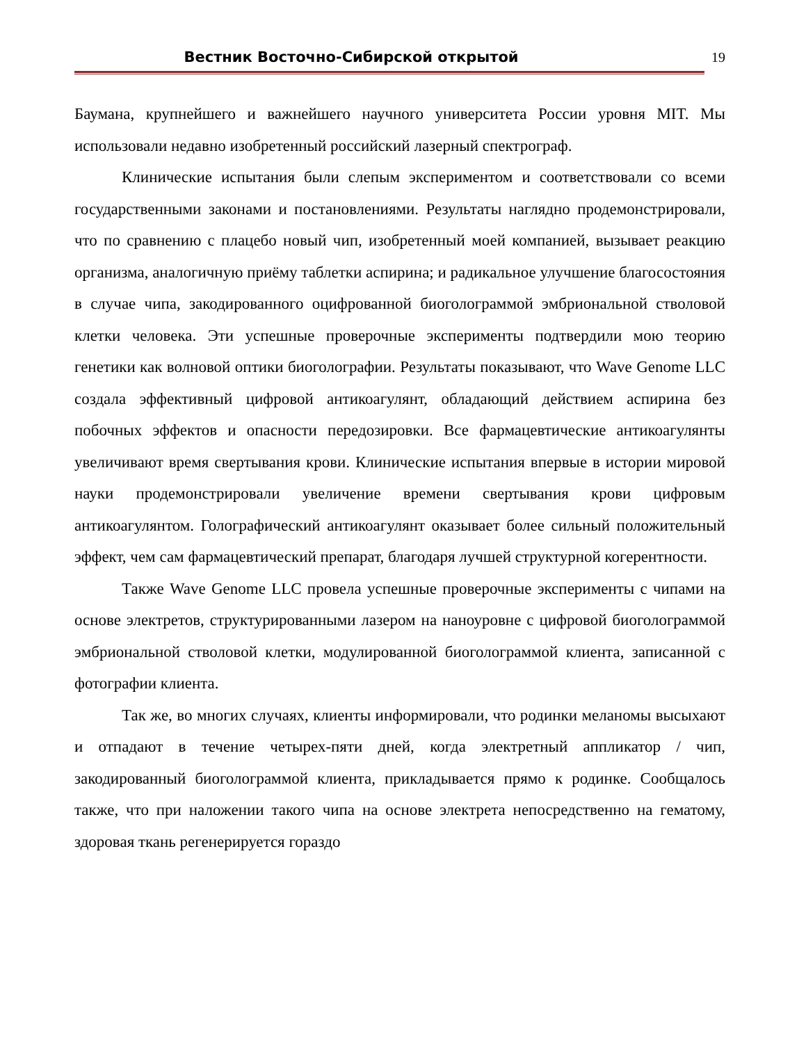Вестник Восточно-Сибирской открытой
19
Баумана, крупнейшего и важнейшего научного университета России уровня MIT. Мы использовали недавно изобретенный российский лазерный спектрограф.
Клинические испытания были слепым экспериментом и соответствовали со всеми государственными законами и постановлениями. Результаты наглядно продемонстрировали, что по сравнению с плацебо новый чип, изобретенный моей компанией, вызывает реакцию организма, аналогичную приёму таблетки аспирина; и радикальное улучшение благосостояния в случае чипа, закодированного оцифрованной биоголограммой эмбриональной стволовой клетки человека. Эти успешные проверочные эксперименты подтвердили мою теорию генетики как волновой оптики биоголографии. Результаты показывают, что Wave Genome LLC создала эффективный цифровой антикоагулянт, обладающий действием аспирина без побочных эффектов и опасности передозировки. Все фармацевтические антикоагулянты увеличивают время свертывания крови. Клинические испытания впервые в истории мировой науки продемонстрировали увеличение времени свертывания крови цифровым антикоагулянтом. Голографический антикоагулянт оказывает более сильный положительный эффект, чем сам фармацевтический препарат, благодаря лучшей структурной когерентности.
Также Wave Genome LLC провела успешные проверочные эксперименты с чипами на основе электретов, структурированными лазером на наноуровне с цифровой биоголограммой эмбриональной стволовой клетки, модулированной биоголограммой клиента, записанной с фотографии клиента.
Так же, во многих случаях, клиенты информировали, что родинки меланомы высыхают и отпадают в течение четырех-пяти дней, когда электретный аппликатор / чип, закодированный биоголограммой клиента, прикладывается прямо к родинке. Сообщалось также, что при наложении такого чипа на основе электрета непосредственно на гематому, здоровая ткань регенерируется гораздо